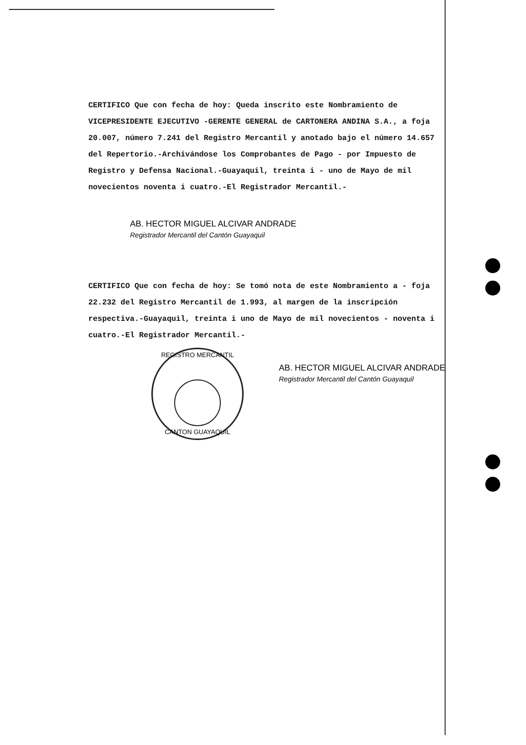CERTIFICO Que con fecha de hoy: Queda inscrito este Nombramiento de VICEPRESIDENTE EJECUTIVO -GERENTE GENERAL de CARTONERA ANDINA S.A., a foja 20.007, número 7.241 del Registro Mercantil y anotado bajo el número 14.657 del Repertorio.-Archivándose los Comprobantes de Pago - por Impuesto de Registro y Defensa Nacional.-Guayaquil, treinta i - uno de Mayo de mil novecientos noventa i cuatro.-El Registrador Mercantil.-
AB. HECTOR MIGUEL ALCIVAR ANDRADE
Registrador Mercantil del Cantón Guayaquil
CERTIFICO Que con fecha de hoy: Se tomó nota de este Nombramiento a - foja 22.232 del Registro Mercantil de 1.993, al margen de la inscripción respectiva.-Guayaquil, treinta i uno de Mayo de mil novecientos - noventa i cuatro.-El Registrador Mercantil.-
REGISTRO MERCANTIL
CANTON GUAYAQUIL
AB. HECTOR MIGUEL ALCIVAR ANDRADE
Registrador Mercantil del Cantón Guayaquil